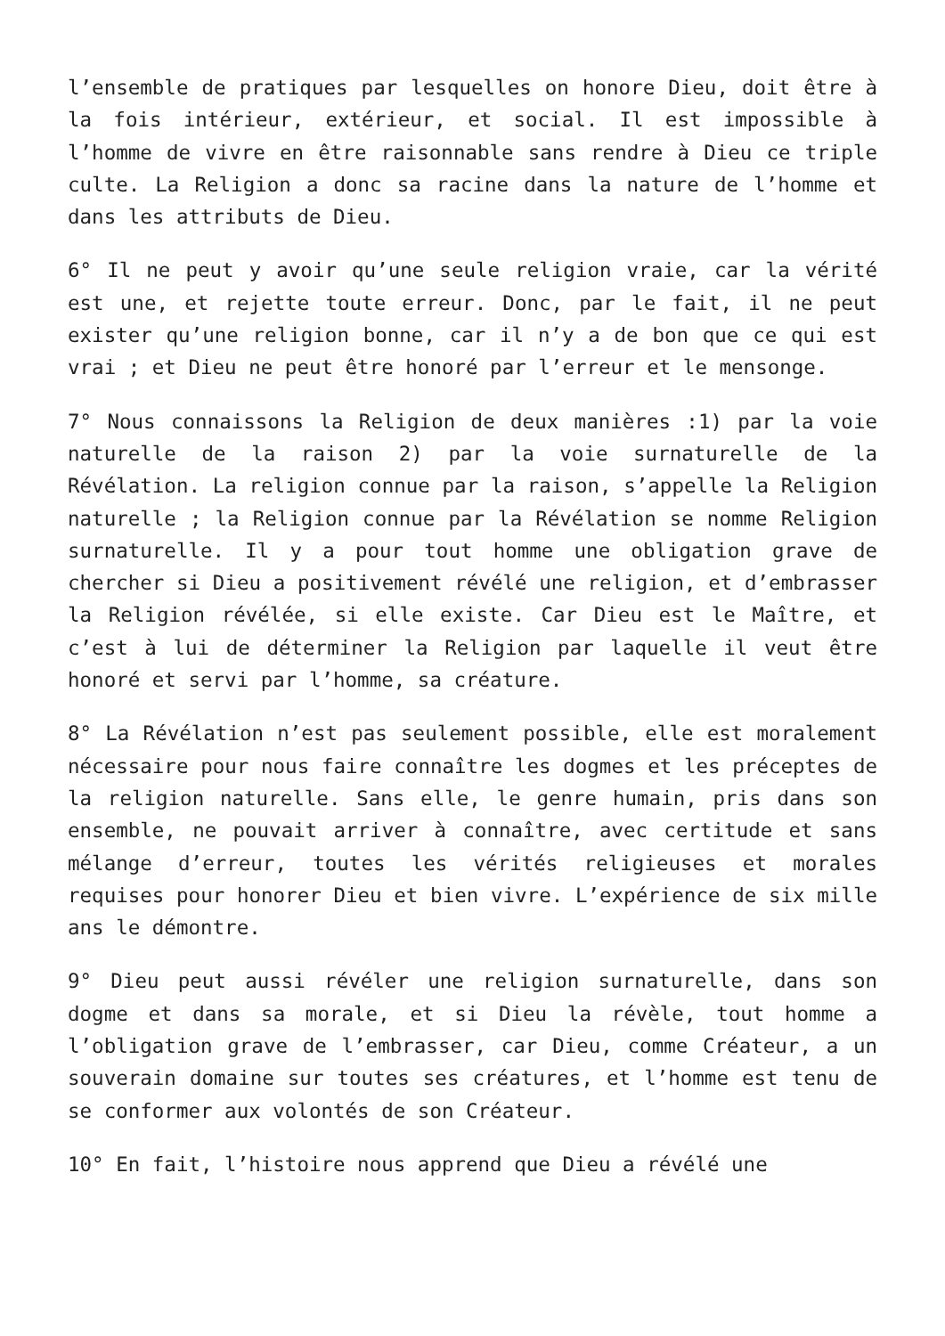l’ensemble de pratiques par lesquelles on honore Dieu, doit être à la fois intérieur, extérieur, et social. Il est impossible à l’homme de vivre en être raisonnable sans rendre à Dieu ce triple culte. La Religion a donc sa racine dans la nature de l’homme et dans les attributs de Dieu.
6° Il ne peut y avoir qu’une seule religion vraie, car la vérité est une, et rejette toute erreur. Donc, par le fait, il ne peut exister qu’une religion bonne, car il n’y a de bon que ce qui est vrai ; et Dieu ne peut être honoré par l’erreur et le mensonge.
7° Nous connaissons la Religion de deux manières :1) par la voie naturelle de la raison 2) par la voie surnaturelle de la Révélation. La religion connue par la raison, s’appelle la Religion naturelle ; la Religion connue par la Révélation se nomme Religion surnaturelle. Il y a pour tout homme une obligation grave de chercher si Dieu a positivement révélé une religion, et d’embrasser la Religion révélée, si elle existe. Car Dieu est le Maître, et c’est à lui de déterminer la Religion par laquelle il veut être honoré et servi par l’homme, sa créature.
8° La Révélation n’est pas seulement possible, elle est moralement nécessaire pour nous faire connaître les dogmes et les préceptes de la religion naturelle. Sans elle, le genre humain, pris dans son ensemble, ne pouvait arriver à connaître, avec certitude et sans mélange d’erreur, toutes les vérités religieuses et morales requises pour honorer Dieu et bien vivre. L’expérience de six mille ans le démontre.
9° Dieu peut aussi révéler une religion surnaturelle, dans son dogme et dans sa morale, et si Dieu la révèle, tout homme a l’obligation grave de l’embrasser, car Dieu, comme Créateur, a un souverain domaine sur toutes ses créatures, et l’homme est tenu de se conformer aux volontés de son Créateur.
10° En fait, l’histoire nous apprend que Dieu a révélé une